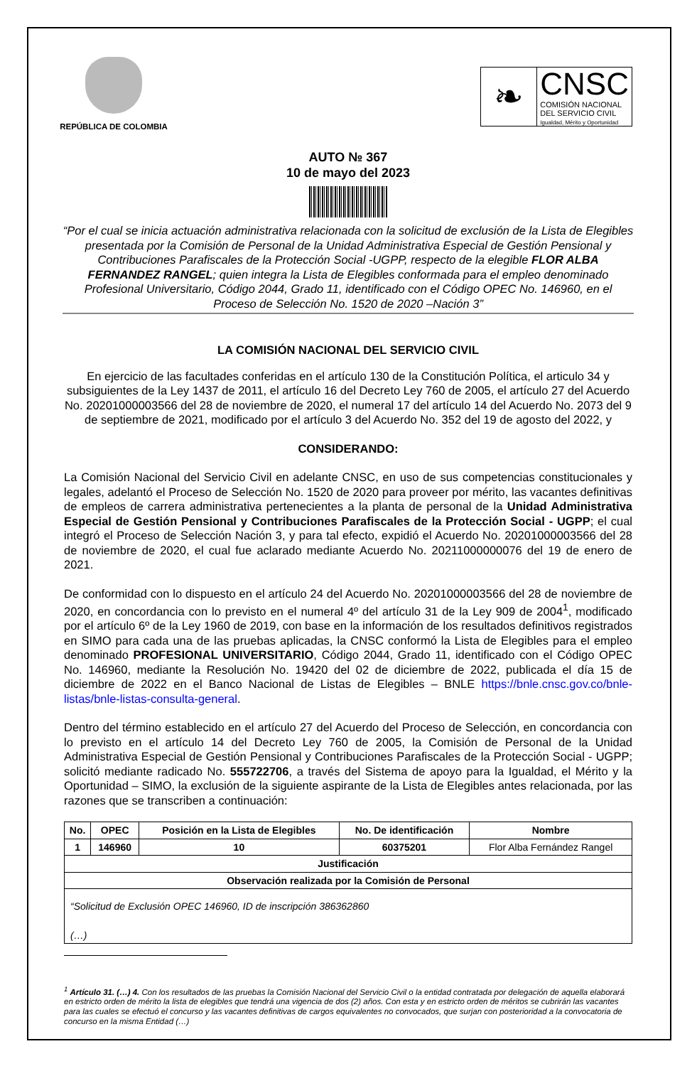REPÚBLICA DE COLOMBIA
❧
CNSC
COMISIÓN NACIONAL
DEL SERVICIO CIVIL
Igualdad, Mérito y Oportunidad
AUTO № 367
10 de mayo del 2023
“Por el cual se inicia actuación administrativa relacionada con la solicitud de exclusión de la Lista de Elegibles presentada por la Comisión de Personal de la Unidad Administrativa Especial de Gestión Pensional y Contribuciones Parafiscales de la Protección Social -UGPP, respecto de la elegible FLOR ALBA FERNANDEZ RANGEL; quien integra la Lista de Elegibles conformada para el empleo denominado Profesional Universitario, Código 2044, Grado 11, identificado con el Código OPEC No. 146960, en el Proceso de Selección No. 1520 de 2020 –Nación 3”
LA COMISIÓN NACIONAL DEL SERVICIO CIVIL
En ejercicio de las facultades conferidas en el artículo 130 de la Constitución Política, el articulo 34 y subsiguientes de la Ley 1437 de 2011, el artículo 16 del Decreto Ley 760 de 2005, el artículo 27 del Acuerdo No. 20201000003566 del 28 de noviembre de 2020, el numeral 17 del artículo 14 del Acuerdo No. 2073 del 9 de septiembre de 2021, modificado por el artículo 3 del Acuerdo No. 352 del 19 de agosto del 2022, y
CONSIDERANDO:
La Comisión Nacional del Servicio Civil en adelante CNSC, en uso de sus competencias constitucionales y legales, adelantó el Proceso de Selección No. 1520 de 2020 para proveer por mérito, las vacantes definitivas de empleos de carrera administrativa pertenecientes a la planta de personal de la Unidad Administrativa Especial de Gestión Pensional y Contribuciones Parafiscales de la Protección Social - UGPP; el cual integró el Proceso de Selección Nación 3, y para tal efecto, expidió el Acuerdo No. 20201000003566 del 28 de noviembre de 2020, el cual fue aclarado mediante Acuerdo No. 20211000000076 del 19 de enero de 2021.
De conformidad con lo dispuesto en el artículo 24 del Acuerdo No. 20201000003566 del 28 de noviembre de 2020, en concordancia con lo previsto en el numeral 4º del artículo 31 de la Ley 909 de 2004<sup>1</sup>, modificado por el artículo 6º de la Ley 1960 de 2019, con base en la información de los resultados definitivos registrados en SIMO para cada una de las pruebas aplicadas, la CNSC conformó la Lista de Elegibles para el empleo denominado PROFESIONAL UNIVERSITARIO, Código 2044, Grado 11, identificado con el Código OPEC No. 146960, mediante la Resolución No. 19420 del 02 de diciembre de 2022, publicada el día 15 de diciembre de 2022 en el Banco Nacional de Listas de Elegibles – BNLE https://bnle.cnsc.gov.co/bnle-listas/bnle-listas-consulta-general.
Dentro del término establecido en el artículo 27 del Acuerdo del Proceso de Selección, en concordancia con lo previsto en el artículo 14 del Decreto Ley 760 de 2005, la Comisión de Personal de la Unidad Administrativa Especial de Gestión Pensional y Contribuciones Parafiscales de la Protección Social - UGPP; solicitó mediante radicado No. 555722706, a través del Sistema de apoyo para la Igualdad, el Mérito y la Oportunidad – SIMO, la exclusión de la siguiente aspirante de la Lista de Elegibles antes relacionada, por las razones que se transcriben a continuación:
| No. | OPEC | Posición en la Lista de Elegibles | No. De identificación | Nombre |
| --- | --- | --- | --- | --- |
| 1 | 146960 | 10 | 60375201 | Flor Alba Fernández Rangel |
| Justificación | | | | |
| Observación realizada por la Comisión de Personal | | | | |
| “Solicitud de Exclusión OPEC 146960, ID de inscripción 386362860 (…) | | | | |
<sup>1</sup> Artículo 31. (…) 4. Con los resultados de las pruebas la Comisión Nacional del Servicio Civil o la entidad contratada por delegación de aquella elaborará en estricto orden de mérito la lista de elegibles que tendrá una vigencia de dos (2) años. Con esta y en estricto orden de méritos se cubrirán las vacantes para las cuales se efectuó el concurso y las vacantes definitivas de cargos equivalentes no convocados, que surjan con posterioridad a la convocatoria de concurso en la misma Entidad (…)